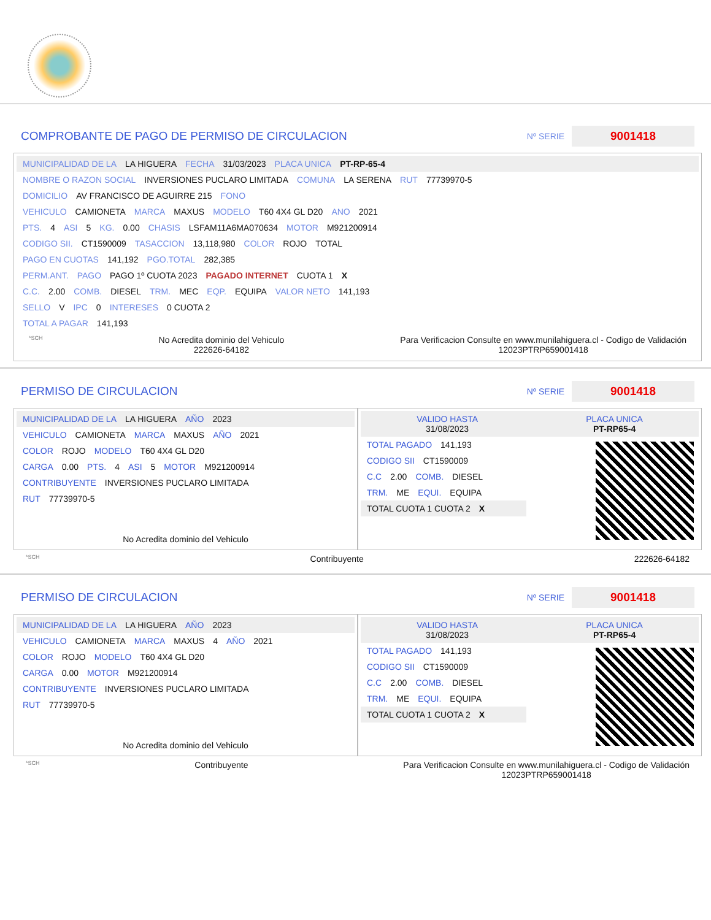COMPROBANTE DE PAGO DE PERMISO DE CIRCULACION
Nº SERIE 9001418
MUNICIPALIDAD DE LA LA HIGUERA FECHA 31/03/2023 PLACA UNICA PT-RP-65-4
NOMBRE O RAZON SOCIAL INVERSIONES PUCLARO LIMITADA COMUNA LA SERENA RUT 77739970-5
DOMICILIO AV FRANCISCO DE AGUIRRE 215 FONO
VEHICULO CAMIONETA MARCA MAXUS MODELO T60 4X4 GL D20 ANO 2021
PTS. 4 ASI 5 KG. 0.00 CHASIS LSFAM11A6MA070634 MOTOR M921200914
CODIGO SII. CT1590009 TASACCION 13,118,980 COLOR ROJO TOTAL
PAGO EN CUOTAS 141,192 PGO.TOTAL 282,385
PERM.ANT. PAGO PAGO 1º CUOTA 2023 PAGADO INTERNET CUOTA 1 X
C.C. 2.00 COMB. DIESEL TRM. MEC EQP. EQUIPA VALOR NETO 141,193
SELLO V IPC 0 INTERESES 0 CUOTA 2
TOTAL A PAGAR 141,193
*SCH
No Acredita dominio del Vehiculo
222626-64182
Para Verificacion Consulte en www.munilahiguera.cl - Codigo de Validación
12023PTRP659001418
PERMISO DE CIRCULACION
Nº SERIE 9001418
MUNICIPALIDAD DE LA LA HIGUERA AÑO 2023
VEHICULO CAMIONETA MARCA MAXUS AÑO 2021
COLOR ROJO MODELO T60 4X4 GL D20
CARGA 0.00 PTS. 4 ASI 5 MOTOR M921200914
CONTRIBUYENTE INVERSIONES PUCLARO LIMITADA
RUT 77739970-5
No Acredita dominio del Vehiculo
VALIDO HASTA
31/08/2023 PLACA UNICA
PT-RP65-4
TOTAL PAGADO 141,193
CODIGO SII CT1590009
C.C 2.00 COMB. DIESEL
TRM. ME EQUI. EQUIPA
TOTAL CUOTA 1 CUOTA 2 X
*SCH
Contribuyente 222626-64182
PERMISO DE CIRCULACION
Nº SERIE 9001418
MUNICIPALIDAD DE LA LA HIGUERA AÑO 2023
VEHICULO CAMIONETA MARCA MAXUS 4 AÑO 2021
COLOR ROJO MODELO T60 4X4 GL D20
CARGA 0.00 MOTOR M921200914
CONTRIBUYENTE INVERSIONES PUCLARO LIMITADA
RUT 77739970-5
No Acredita dominio del Vehiculo
VALIDO HASTA
31/08/2023 PLACA UNICA
PT-RP65-4
TOTAL PAGADO 141,193
CODIGO SII CT1590009
C.C 2.00 COMB. DIESEL
TRM. ME EQUI. EQUIPA
TOTAL CUOTA 1 CUOTA 2 X
*SCH
Contribuyente Para Verificacion Consulte en www.munilahiguera.cl - Codigo de Validación
12023PTRP659001418